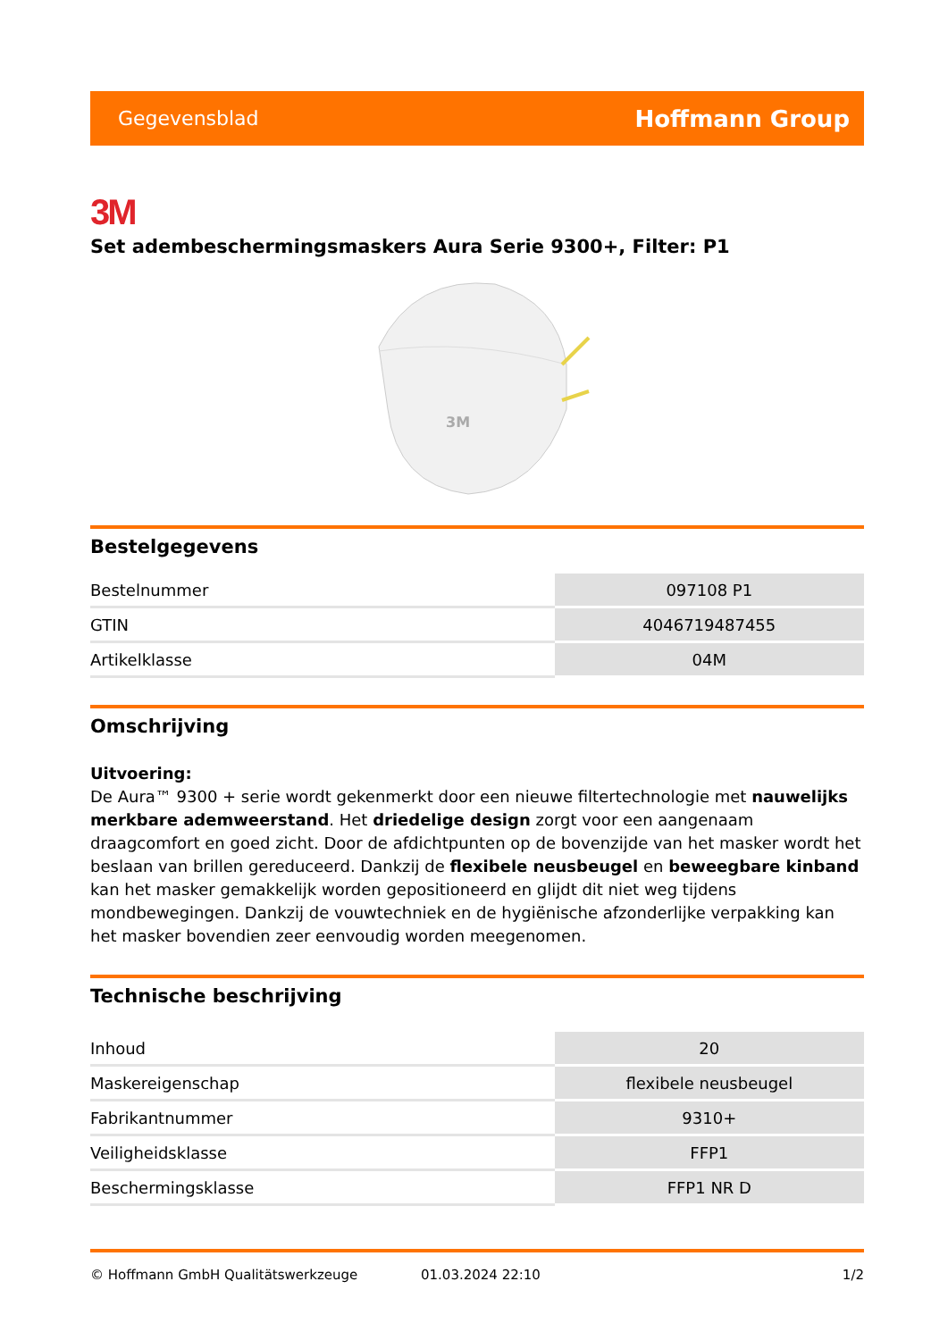Gegevensblad Hoffmann Group
3M
Set adembeschermingsmaskers Aura Serie 9300+, Filter: P1
3M
Bestelgegevens
| Bestelnummer | 097108 P1 |
| GTIN | 4046719487455 |
| Artikelklasse | 04M |
Omschrijving
Uitvoering:
De Aura™ 9300 + serie wordt gekenmerkt door een nieuwe filtertechnologie met nauwelijks merkbare ademweerstand. Het driedelige design zorgt voor een aangenaam draagcomfort en goed zicht. Door de afdichtpunten op de bovenzijde van het masker wordt het beslaan van brillen gereduceerd. Dankzij de flexibele neusbeugel en beweegbare kinband kan het masker gemakkelijk worden gepositioneerd en glijdt dit niet weg tijdens mondbewegingen. Dankzij de vouwtechniek en de hygiënische afzonderlijke verpakking kan het masker bovendien zeer eenvoudig worden meegenomen.
Technische beschrijving
| Inhoud | 20 |
| Maskereigenschap | flexibele neusbeugel |
| Fabrikantnummer | 9310+ |
| Veiligheidsklasse | FFP1 |
| Beschermingsklasse | FFP1 NR D |
© Hoffmann GmbH Qualitätswerkzeuge 01.03.2024 22:10 1/2